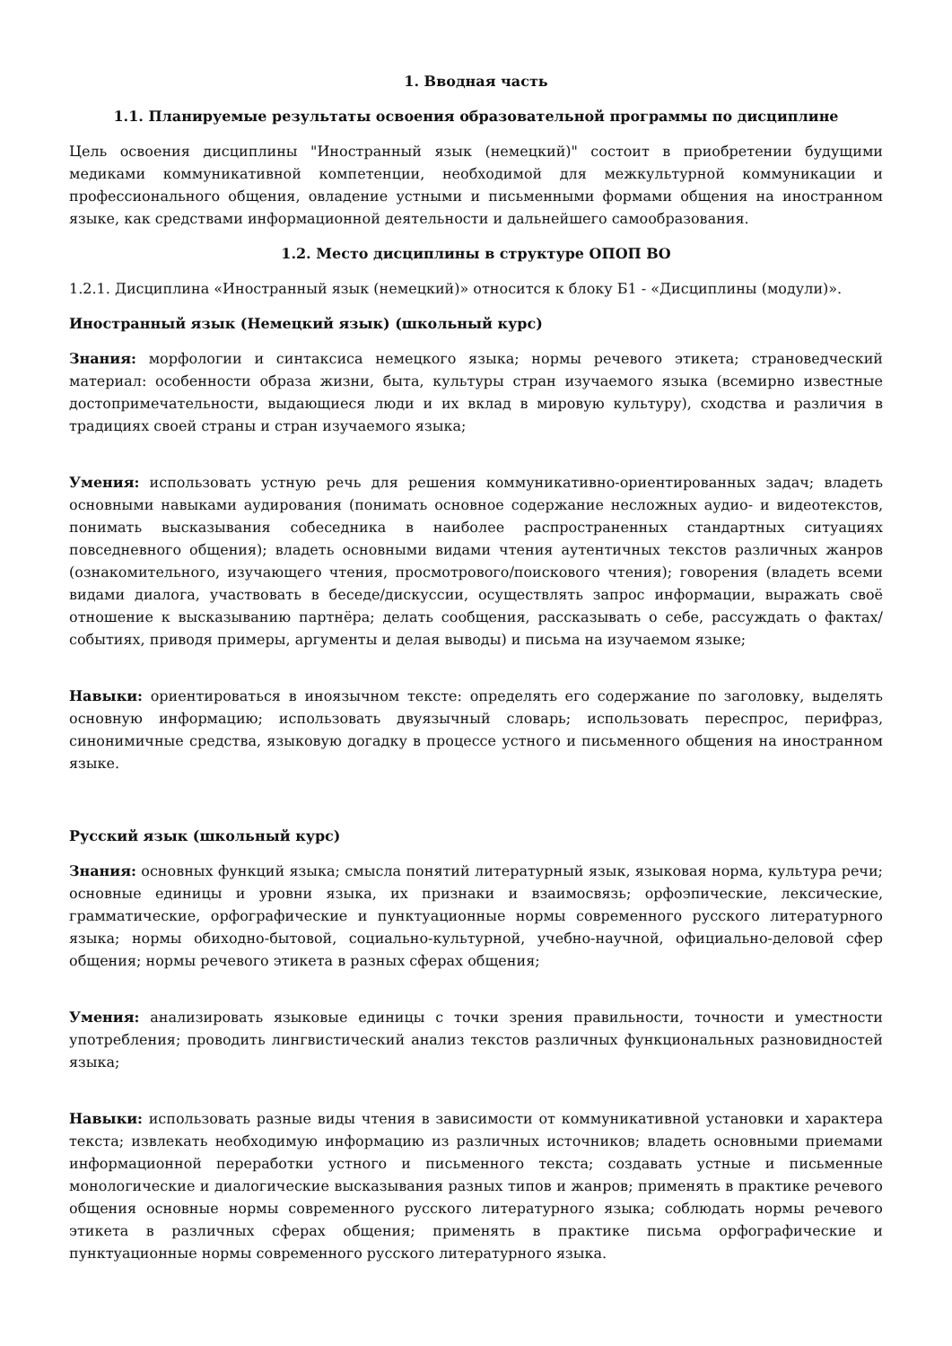1. Вводная часть
1.1. Планируемые результаты освоения образовательной программы по дисциплине
Цель освоения дисциплины "Иностранный язык (немецкий)" состоит в приобретении будущими медиками коммуникативной компетенции, необходимой для межкультурной коммуникации и профессионального общения, овладение устными и письменными формами общения на иностранном языке, как средствами информационной деятельности и дальнейшего самообразования.
1.2. Место дисциплины в структуре ОПОП ВО
1.2.1. Дисциплина «Иностранный язык (немецкий)» относится к блоку Б1 - «Дисциплины (модули)».
Иностранный язык (Немецкий язык) (школьный курс)
Знания: морфологии и синтаксиса немецкого языка; нормы речевого этикета; страноведческий материал: особенности образа жизни, быта, культуры стран изучаемого языка (всемирно известные достопримечательности, выдающиеся люди и их вклад в мировую культуру), сходства и различия в традициях своей страны и стран изучаемого языка;
Умения: использовать устную речь для решения коммуникативно-ориентированных задач; владеть основными навыками аудирования (понимать основное содержание несложных аудио- и видеотекстов, понимать высказывания собеседника в наиболее распространенных стандартных ситуациях повседневного общения); владеть основными видами чтения аутентичных текстов различных жанров (ознакомительного, изучающего чтения, просмотрового/поискового чтения); говорения (владеть всеми видами диалога, участвовать в беседе/дискуссии, осуществлять запрос информации, выражать своё отношение к высказыванию партнёра; делать сообщения, рассказывать о себе, рассуждать о фактах/событиях, приводя примеры, аргументы и делая выводы) и письма на изучаемом языке;
Навыки: ориентироваться в иноязычном тексте: определять его содержание по заголовку, выделять основную информацию; использовать двуязычный словарь; использовать переспрос, перифраз, синонимичные средства, языковую догадку в процессе устного и письменного общения на иностранном языке.
Русский язык (школьный курс)
Знания: основных функций языка; смысла понятий литературный язык, языковая норма, культура речи; основные единицы и уровни языка, их признаки и взаимосвязь; орфоэпические, лексические, грамматические, орфографические и пунктуационные нормы современного русского литературного языка; нормы обиходно-бытовой, социально-культурной, учебно-научной, официально-деловой сфер общения; нормы речевого этикета в разных сферах общения;
Умения: анализировать языковые единицы с точки зрения правильности, точности и уместности употребления; проводить лингвистический анализ текстов различных функциональных разновидностей языка;
Навыки: использовать разные виды чтения в зависимости от коммуникативной установки и характера текста; извлекать необходимую информацию из различных источников; владеть основными приемами информационной переработки устного и письменного текста; создавать устные и письменные монологические и диалогические высказывания разных типов и жанров; применять в практике речевого общения основные нормы современного русского литературного языка; соблюдать нормы речевого этикета в различных сферах общения; применять в практике письма орфографические и пунктуационные нормы современного русского литературного языка.